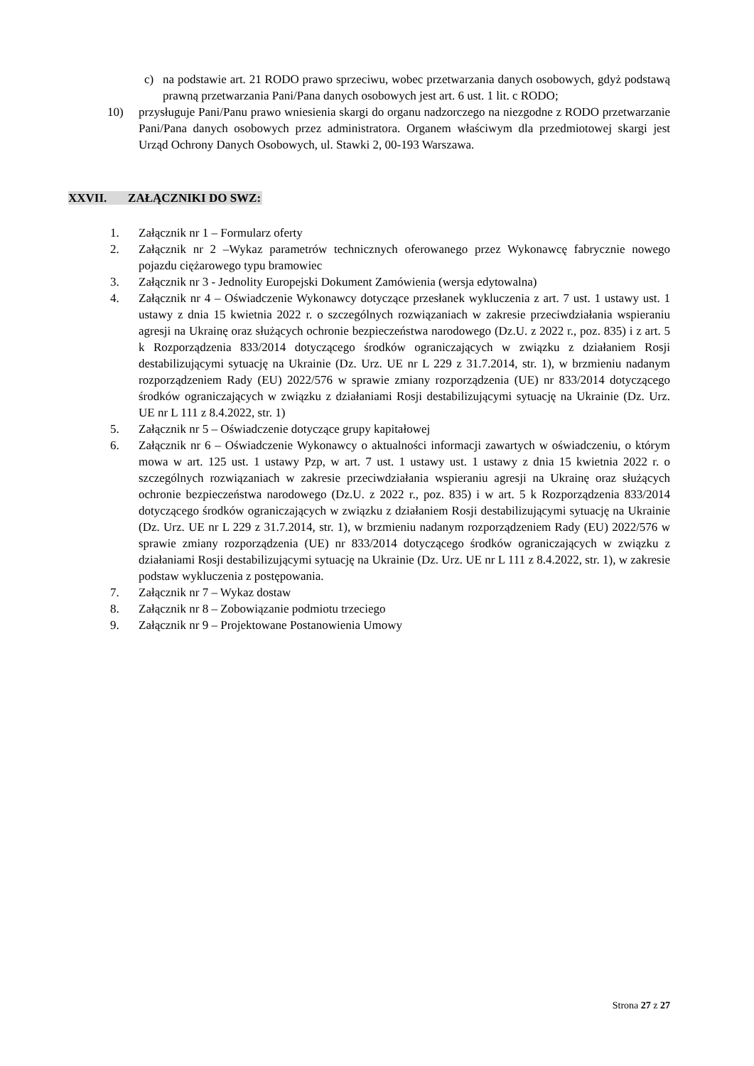c) na podstawie art. 21 RODO prawo sprzeciwu, wobec przetwarzania danych osobowych, gdyż podstawą prawną przetwarzania Pani/Pana danych osobowych jest art. 6 ust. 1 lit. c RODO;
10) przysługuje Pani/Panu prawo wniesienia skargi do organu nadzorczego na niezgodne z RODO przetwarzanie Pani/Pana danych osobowych przez administratora. Organem właściwym dla przedmiotowej skargi jest Urząd Ochrony Danych Osobowych, ul. Stawki 2, 00-193 Warszawa.
XXVII. ZAŁĄCZNIKI DO SWZ:
1. Załącznik nr 1 – Formularz oferty
2. Załącznik nr 2 –Wykaz parametrów technicznych oferowanego przez Wykonawcę fabrycznie nowego pojazdu ciężarowego typu bramowiec
3. Załącznik nr 3 - Jednolity Europejski Dokument Zamówienia (wersja edytowalna)
4. Załącznik nr 4 – Oświadczenie Wykonawcy dotyczące przesłanek wykluczenia z art. 7 ust. 1 ustawy ust. 1 ustawy z dnia 15 kwietnia 2022 r. o szczególnych rozwiązaniach w zakresie przeciwdziałania wspieraniu agresji na Ukrainę oraz służących ochronie bezpieczeństwa narodowego (Dz.U. z 2022 r., poz. 835) i z art. 5 k Rozporządzenia 833/2014 dotyczącego środków ograniczających w związku z działaniem Rosji destabilizującymi sytuację na Ukrainie (Dz. Urz. UE nr L 229 z 31.7.2014, str. 1), w brzmieniu nadanym rozporządzeniem Rady (EU) 2022/576 w sprawie zmiany rozporządzenia (UE) nr 833/2014 dotyczącego środków ograniczających w związku z działaniami Rosji destabilizującymi sytuację na Ukrainie (Dz. Urz. UE nr L 111 z 8.4.2022, str. 1)
5. Załącznik nr 5 – Oświadczenie dotyczące grupy kapitałowej
6. Załącznik nr 6 – Oświadczenie Wykonawcy o aktualności informacji zawartych w oświadczeniu, o którym mowa w art. 125 ust. 1 ustawy Pzp, w art. 7 ust. 1 ustawy ust. 1 ustawy z dnia 15 kwietnia 2022 r. o szczególnych rozwiązaniach w zakresie przeciwdziałania wspieraniu agresji na Ukrainę oraz służących ochronie bezpieczeństwa narodowego (Dz.U. z 2022 r., poz. 835) i w art. 5 k Rozporządzenia 833/2014 dotyczącego środków ograniczających w związku z działaniem Rosji destabilizującymi sytuację na Ukrainie (Dz. Urz. UE nr L 229 z 31.7.2014, str. 1), w brzmieniu nadanym rozporządzeniem Rady (EU) 2022/576 w sprawie zmiany rozporządzenia (UE) nr 833/2014 dotyczącego środków ograniczających w związku z działaniami Rosji destabilizującymi sytuację na Ukrainie (Dz. Urz. UE nr L 111 z 8.4.2022, str. 1), w zakresie podstaw wykluczenia z postępowania.
7. Załącznik nr 7 – Wykaz dostaw
8. Załącznik nr 8 – Zobowiązanie podmiotu trzeciego
9. Załącznik nr 9 – Projektowane Postanowienia Umowy
Strona 27 z 27